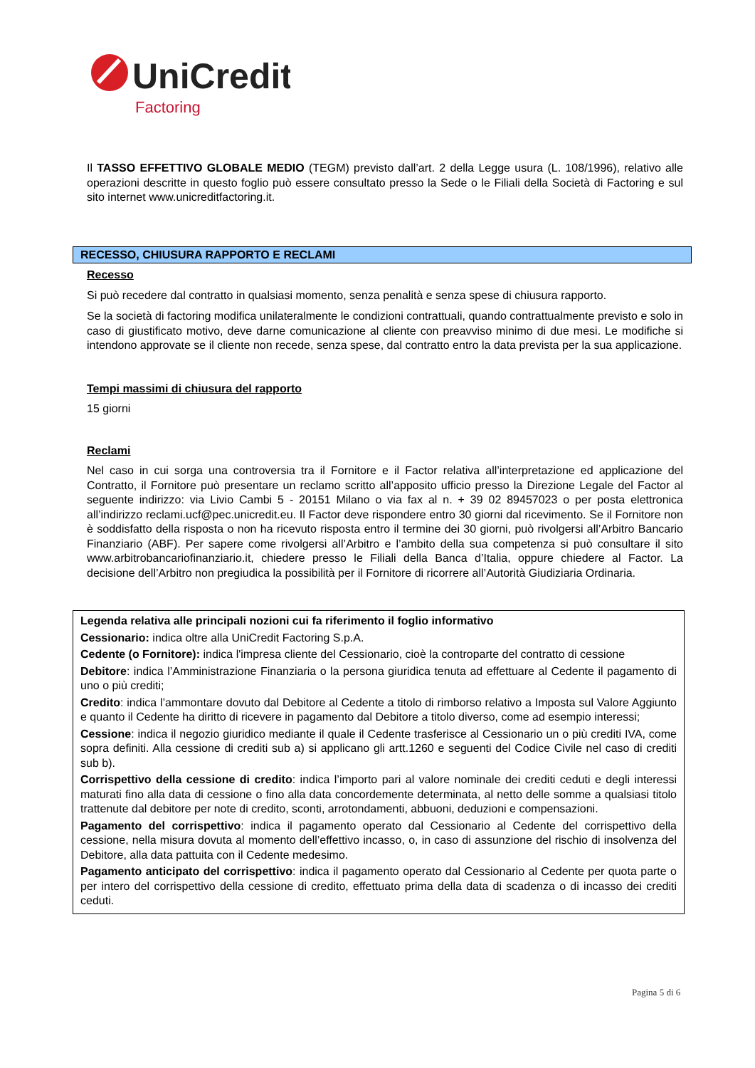UniCredit
Factoring
Il TASSO EFFETTIVO GLOBALE MEDIO (TEGM) previsto dall’art. 2 della Legge usura (L. 108/1996), relativo alle operazioni descritte in questo foglio può essere consultato presso la Sede o le Filiali della Società di Factoring e sul sito internet www.unicreditfactoring.it.
RECESSO, CHIUSURA RAPPORTO E RECLAMI
Recesso
Si può recedere dal contratto in qualsiasi momento, senza penalità e senza spese di chiusura rapporto.
Se la società di factoring modifica unilateralmente le condizioni contrattuali, quando contrattualmente previsto e solo in caso di giustificato motivo, deve darne comunicazione al cliente con preavviso minimo di due mesi. Le modifiche si intendono approvate se il cliente non recede, senza spese, dal contratto entro la data prevista per la sua applicazione.
Tempi massimi di chiusura del rapporto
15 giorni
Reclami
Nel caso in cui sorga una controversia tra il Fornitore e il Factor relativa all’interpretazione ed applicazione del Contratto, il Fornitore può presentare un reclamo scritto all’apposito ufficio presso la Direzione Legale del Factor al seguente indirizzo: via Livio Cambi 5 - 20151 Milano o via fax al n. + 39 02 89457023 o per posta elettronica all’indirizzo reclami.ucf@pec.unicredit.eu. Il Factor deve rispondere entro 30 giorni dal ricevimento. Se il Fornitore non è soddisfatto della risposta o non ha ricevuto risposta entro il termine dei 30 giorni, può rivolgersi all’Arbitro Bancario Finanziario (ABF). Per sapere come rivolgersi all’Arbitro e l’ambito della sua competenza si può consultare il sito www.arbitrobancariofinanziario.it, chiedere presso le Filiali della Banca d’Italia, oppure chiedere al Factor. La decisione dell’Arbitro non pregiudica la possibilità per il Fornitore di ricorrere all’Autorità Giudiziaria Ordinaria.
Legenda relativa alle principali nozioni cui fa riferimento il foglio informativo
Cessionario: indica oltre alla UniCredit Factoring S.p.A.
Cedente (o Fornitore): indica l'impresa cliente del Cessionario, cioè la controparte del contratto di cessione
Debitore: indica l’Amministrazione Finanziaria o la persona giuridica tenuta ad effettuare al Cedente il pagamento di uno o più crediti;
Credito: indica l’ammontare dovuto dal Debitore al Cedente a titolo di rimborso relativo a Imposta sul Valore Aggiunto e quanto il Cedente ha diritto di ricevere in pagamento dal Debitore a titolo diverso, come ad esempio interessi;
Cessione: indica il negozio giuridico mediante il quale il Cedente trasferisce al Cessionario un o più crediti IVA, come sopra definiti. Alla cessione di crediti sub a) si applicano gli artt.1260 e seguenti del Codice Civile nel caso di crediti sub b).
Corrispettivo della cessione di credito: indica l’importo pari al valore nominale dei crediti ceduti e degli interessi maturati fino alla data di cessione o fino alla data concordemente determinata, al netto delle somme a qualsiasi titolo trattenute dal debitore per note di credito, sconti, arrotondamenti, abbuoni, deduzioni e compensazioni.
Pagamento del corrispettivo: indica il pagamento operato dal Cessionario al Cedente del corrispettivo della cessione, nella misura dovuta al momento dell’effettivo incasso, o, in caso di assunzione del rischio di insolvenza del Debitore, alla data pattuita con il Cedente medesimo.
Pagamento anticipato del corrispettivo: indica il pagamento operato dal Cessionario al Cedente per quota parte o per intero del corrispettivo della cessione di credito, effettuato prima della data di scadenza o di incasso dei crediti ceduti.
Pagina 5 di 6